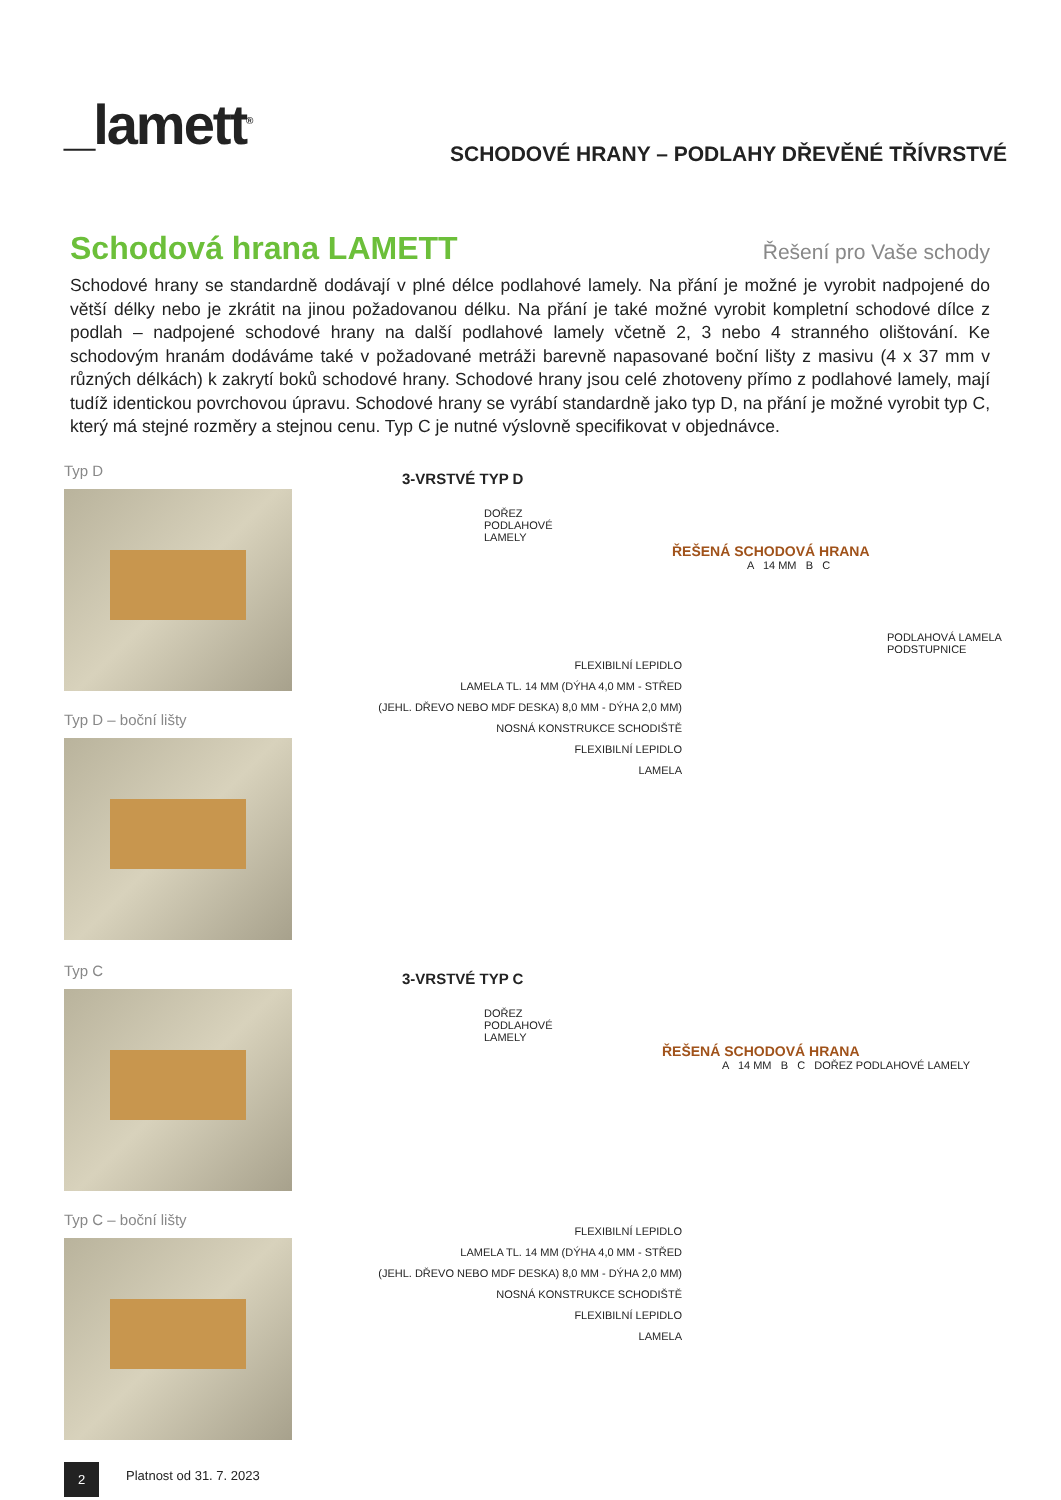_lamett<sup>®</sup>
SCHODOVÉ HRANY – PODLAHY DŘEVĚNÉ TŘÍVRSTVÉ
Schodová hrana LAMETT Řešení pro Vaše schody
Schodové hrany se standardně dodávají v plné délce podlahové lamely. Na přání je možné je vyrobit nadpojené do větší délky nebo je zkrátit na jinou požadovanou délku. Na přání je také možné vyrobit kompletní schodové dílce z podlah – nadpojené schodové hrany na další podlahové lamely včetně 2, 3 nebo 4 stranného olištování. Ke schodovým hranám dodáváme také v požadované metráži barevně napasované boční lišty z masivu (4 x 37 mm v různých délkách) k zakrytí boků schodové hrany. Schodové hrany jsou celé zhotoveny přímo z podlahové lamely, mají tudíž identickou povrchovou úpravu. Schodové hrany se vyrábí standardně jako typ D, na přání je možné vyrobit typ C, který má stejné rozměry a stejnou cenu. Typ C je nutné výslovně specifikovat v objednávce.
Typ D
Typ D – boční lišty
Typ C
Typ C – boční lišty
3-VRSTVÉ TYP D
DOŘEZ
PODLAHOVÉ
LAMELY
ŘEŠENÁ SCHODOVÁ HRANA
A 14 MM B C
PODLAHOVÁ LAMELA
PODSTUPNICE
FLEXIBILNÍ LEPIDLO
LAMELA TL. 14 MM (DÝHA 4,0 MM - STŘED
(JEHL. DŘEVO NEBO MDF DESKA) 8,0 MM - DÝHA 2,0 MM)
NOSNÁ KONSTRUKCE SCHODIŠTĚ
FLEXIBILNÍ LEPIDLO
LAMELA
3-VRSTVÉ TYP C
DOŘEZ
PODLAHOVÉ
LAMELY
ŘEŠENÁ SCHODOVÁ HRANA
A 14 MM B C DOŘEZ PODLAHOVÉ LAMELY
FLEXIBILNÍ LEPIDLO
LAMELA TL. 14 MM (DÝHA 4,0 MM - STŘED
(JEHL. DŘEVO NEBO MDF DESKA) 8,0 MM - DÝHA 2,0 MM)
NOSNÁ KONSTRUKCE SCHODIŠTĚ
FLEXIBILNÍ LEPIDLO
LAMELA
2 Platnost od 31. 7. 2023